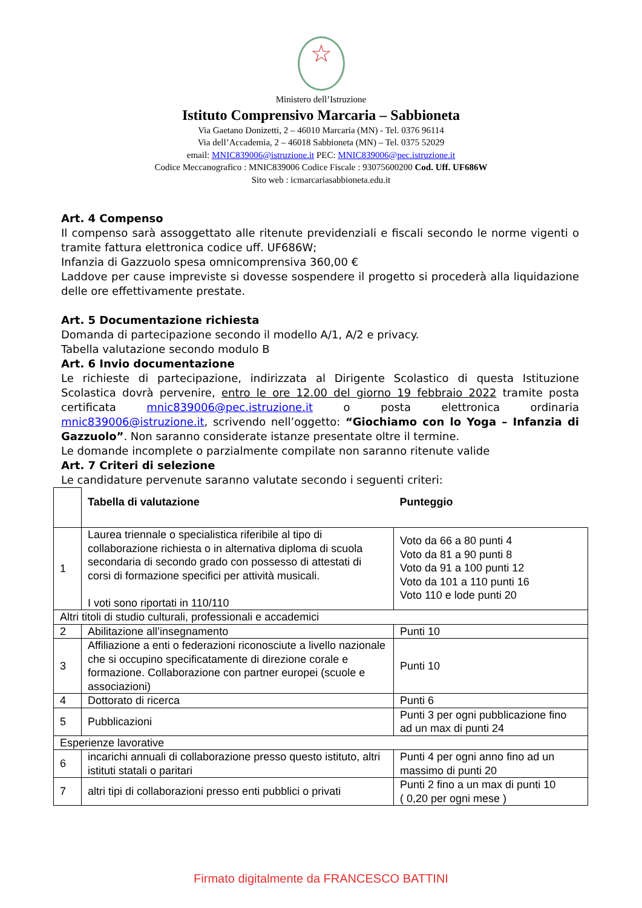☆
Ministero dell’Istruzione
Istituto Comprensivo Marcaria – Sabbioneta
Via Gaetano Donizetti, 2 – 46010 Marcaria (MN) - Tel. 0376 96114
Via dell’Accademia, 2 – 46018 Sabbioneta (MN) – Tel. 0375 52029
email: MNIC839006@istruzione.it PEC: MNIC839006@pec.istruzione.it
Codice Meccanografico : MNIC839006 Codice Fiscale : 93075600200 Cod. Uff. UF686W
Sito web : icmarcariasabbioneta.edu.it
Art. 4 Compenso
Il compenso sarà assoggettato alle ritenute previdenziali e fiscali secondo le norme vigenti o tramite fattura elettronica codice uff. UF686W;
Infanzia di Gazzuolo spesa omnicomprensiva 360,00 €
Laddove per cause impreviste si dovesse sospendere il progetto si procederà alla liquidazione delle ore effettivamente prestate.
Art. 5 Documentazione richiesta
Domanda di partecipazione secondo il modello A/1, A/2 e privacy.
Tabella valutazione secondo modulo B
Art. 6 Invio documentazione
Le richieste di partecipazione, indirizzata al Dirigente Scolastico di questa Istituzione Scolastica dovrà pervenire, entro le ore 12.00 del giorno 19 febbraio 2022 tramite posta certificata mnic839006@pec.istruzione.it o posta elettronica ordinaria mnic839006@istruzione.it, scrivendo nell’oggetto: “Giochiamo con lo Yoga – Infanzia di Gazzuolo”. Non saranno considerate istanze presentate oltre il termine.
Le domande incomplete o parzialmente compilate non saranno ritenute valide
Art. 7 Criteri di selezione
Le candidature pervenute saranno valutate secondo i seguenti criteri:
| | Tabella di valutazione | Punteggio |
| 1 | Laurea triennale o specialistica riferibile al tipo di collaborazione richiesta o in alternativa diploma di scuola secondaria di secondo grado con possesso di attestati di corsi di formazione specifici per attività musicali. I voti sono riportati in 110/110 | Voto da 66 a 80 punti 4 Voto da 81 a 90 punti 8 Voto da 91 a 100 punti 12 Voto da 101 a 110 punti 16 Voto 110 e lode punti 20 |
| Altri titoli di studio culturali, professionali e accademici | | |
| 2 | Abilitazione all’insegnamento | Punti 10 |
| 3 | Affiliazione a enti o federazioni riconosciute a livello nazionale che si occupino specificatamente di direzione corale e formazione. Collaborazione con partner europei (scuole e associazioni) | Punti 10 |
| 4 | Dottorato di ricerca | Punti 6 |
| 5 | Pubblicazioni | Punti 3 per ogni pubblicazione fino ad un max di punti 24 |
| Esperienze lavorative | | |
| 6 | incarichi annuali di collaborazione presso questo istituto, altri istituti statali o paritari | Punti 4 per ogni anno fino ad un massimo di punti 20 |
| 7 | altri tipi di collaborazioni presso enti pubblici o privati | Punti 2 fino a un max di punti 10 ( 0,20 per ogni mese ) |
Firmato digitalmente da FRANCESCO BATTINI